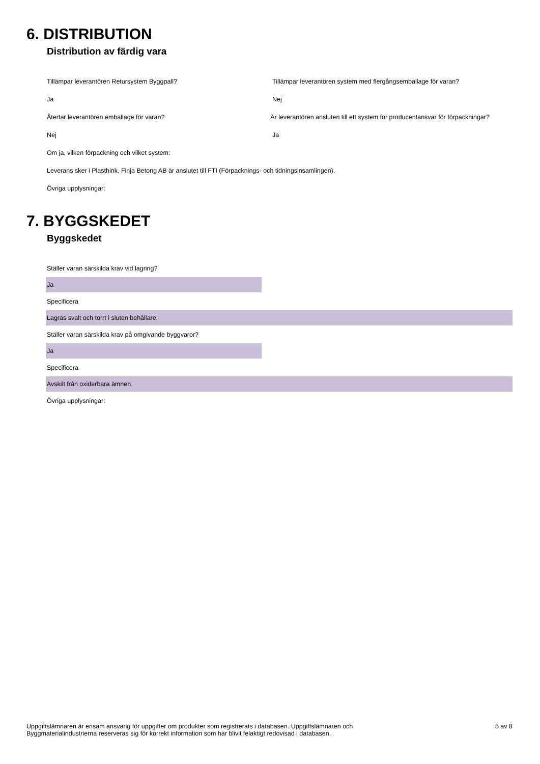6. DISTRIBUTION
Distribution av färdig vara
Tillämpar leverantören Retursystem Byggpall?
Tillämpar leverantören system med flergångsemballage för varan?
Ja Nej
Återtar leverantören emballage för varan?
Är leverantören ansluten till ett system för producentansvar för förpackningar?
Nej Ja
Om ja, vilken förpackning och vilket system:
Leverans sker i Plasthink. Finja Betong AB är anslutet till FTI (Förpacknings- och tidningsinsamlingen).
Övriga upplysningar:
7. BYGGSKEDET
Byggskedet
Ställer varan särskilda krav vid lagring?
Ja
Specificera
Lagras svalt och torrt i sluten behållare.
Ställer varan särskilda krav på omgivande byggvaror?
Ja
Specificera
Avskilt från oxiderbara ämnen.
Övriga upplysningar:
Uppgiftslämnaren är ensam ansvarig för uppgifter om produkter som registrerats i databasen. Uppgiftslämnaren och
Byggmaterialindustrierna reserveras sig för korrekt information som har blivit felaktigt redovisad i databasen.
5 av 8